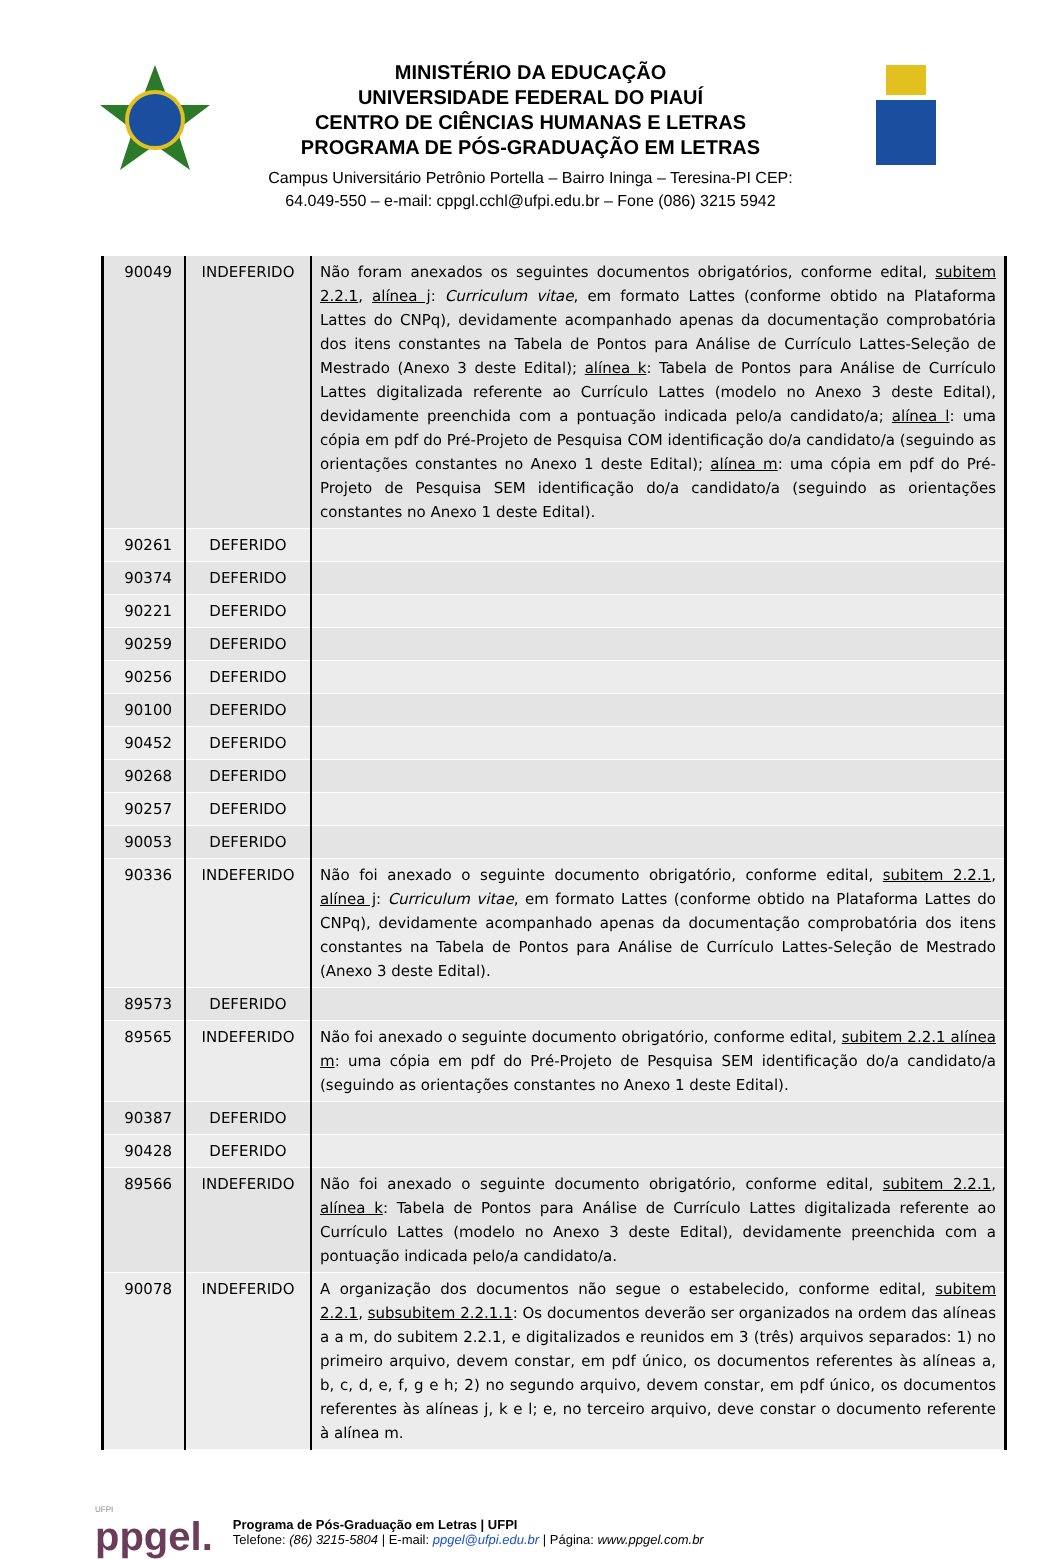MINISTÉRIO DA EDUCAÇÃO
UNIVERSIDADE FEDERAL DO PIAUÍ
CENTRO DE CIÊNCIAS HUMANAS E LETRAS
PROGRAMA DE PÓS-GRADUAÇÃO EM LETRAS
Campus Universitário Petrônio Portella – Bairro Ininga – Teresina-PI CEP:
64.049-550 – e-mail: cppgl.cchl@ufpi.edu.br – Fone (086) 3215 5942
| 90049 | INDEFERIDO | Não foram anexados os seguintes documentos obrigatórios, conforme edital, subitem 2.2.1 , alínea j : Curriculum vitae , em formato Lattes (conforme obtido na Plataforma Lattes do CNPq), devidamente acompanhado apenas da documentação comprobatória dos itens constantes na Tabela de Pontos para Análise de Currículo Lattes-Seleção de Mestrado (Anexo 3 deste Edital); alínea k : Tabela de Pontos para Análise de Currículo Lattes digitalizada referente ao Currículo Lattes (modelo no Anexo 3 deste Edital), devidamente preenchida com a pontuação indicada pelo/a candidato/a; alínea l : uma cópia em pdf do Pré-Projeto de Pesquisa COM identificação do/a candidato/a (seguindo as orientações constantes no Anexo 1 deste Edital); alínea m : uma cópia em pdf do Pré-Projeto de Pesquisa SEM identificação do/a candidato/a (seguindo as orientações constantes no Anexo 1 deste Edital). |
| 90261 | DEFERIDO | |
| 90374 | DEFERIDO | |
| 90221 | DEFERIDO | |
| 90259 | DEFERIDO | |
| 90256 | DEFERIDO | |
| 90100 | DEFERIDO | |
| 90452 | DEFERIDO | |
| 90268 | DEFERIDO | |
| 90257 | DEFERIDO | |
| 90053 | DEFERIDO | |
| 90336 | INDEFERIDO | Não foi anexado o seguinte documento obrigatório, conforme edital, subitem 2.2.1 , alínea j : Curriculum vitae , em formato Lattes (conforme obtido na Plataforma Lattes do CNPq), devidamente acompanhado apenas da documentação comprobatória dos itens constantes na Tabela de Pontos para Análise de Currículo Lattes-Seleção de Mestrado (Anexo 3 deste Edital). |
| 89573 | DEFERIDO | |
| 89565 | INDEFERIDO | Não foi anexado o seguinte documento obrigatório, conforme edital, subitem 2.2.1 alínea m : uma cópia em pdf do Pré-Projeto de Pesquisa SEM identificação do/a candidato/a (seguindo as orientações constantes no Anexo 1 deste Edital). |
| 90387 | DEFERIDO | |
| 90428 | DEFERIDO | |
| 89566 | INDEFERIDO | Não foi anexado o seguinte documento obrigatório, conforme edital, subitem 2.2.1 , alínea k : Tabela de Pontos para Análise de Currículo Lattes digitalizada referente ao Currículo Lattes (modelo no Anexo 3 deste Edital), devidamente preenchida com a pontuação indicada pelo/a candidato/a. |
| 90078 | INDEFERIDO | A organização dos documentos não segue o estabelecido, conforme edital, subitem 2.2.1 , subsubitem 2.2.1.1 : Os documentos deverão ser organizados na ordem das alíneas a a m, do subitem 2.2.1, e digitalizados e reunidos em 3 (três) arquivos separados: 1) no primeiro arquivo, devem constar, em pdf único, os documentos referentes às alíneas a, b, c, d, e, f, g e h; 2) no segundo arquivo, devem constar, em pdf único, os documentos referentes às alíneas j, k e l; e, no terceiro arquivo, deve constar o documento referente à alínea m. |
UFPI
ppgel.
Programa de Pós-Graduação em Letras | UFPI
Telefone: (86) 3215-5804 | E-mail: ppgel@ufpi.edu.br | Página: www.ppgel.com.br